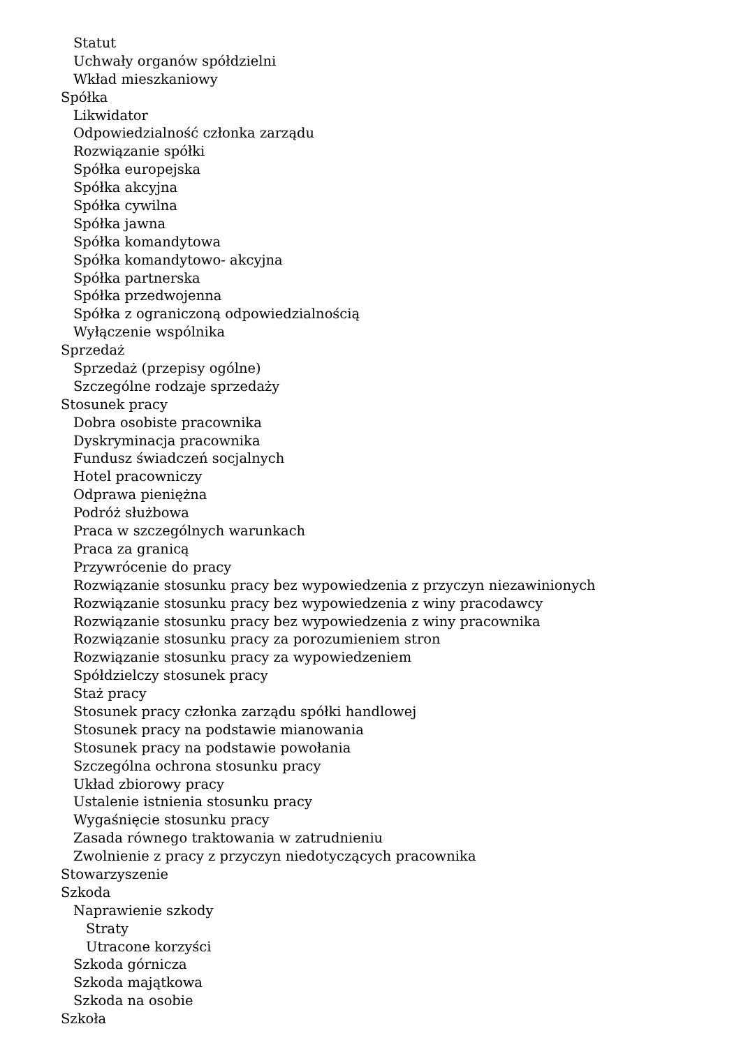Statut
Uchwały organów spółdzielni
Wkład mieszkaniowy
Spółka
Likwidator
Odpowiedzialność członka zarządu
Rozwiązanie spółki
Spółka europejska
Spółka akcyjna
Spółka cywilna
Spółka jawna
Spółka komandytowa
Spółka komandytowo- akcyjna
Spółka partnerska
Spółka przedwojenna
Spółka z ograniczoną odpowiedzialnością
Wyłączenie wspólnika
Sprzedaż
Sprzedaż (przepisy ogólne)
Szczególne rodzaje sprzedaży
Stosunek pracy
Dobra osobiste pracownika
Dyskryminacja pracownika
Fundusz świadczeń socjalnych
Hotel pracowniczy
Odprawa pieniężna
Podróż służbowa
Praca w szczególnych warunkach
Praca za granicą
Przywrócenie do pracy
Rozwiązanie stosunku pracy bez wypowiedzenia z przyczyn niezawinionych
Rozwiązanie stosunku pracy bez wypowiedzenia z winy pracodawcy
Rozwiązanie stosunku pracy bez wypowiedzenia z winy pracownika
Rozwiązanie stosunku pracy za porozumieniem stron
Rozwiązanie stosunku pracy za wypowiedzeniem
Spółdzielczy stosunek pracy
Staż pracy
Stosunek pracy członka zarządu spółki handlowej
Stosunek pracy na podstawie mianowania
Stosunek pracy na podstawie powołania
Szczególna ochrona stosunku pracy
Układ zbiorowy pracy
Ustalenie istnienia stosunku pracy
Wygaśnięcie stosunku pracy
Zasada równego traktowania w zatrudnieniu
Zwolnienie z pracy z przyczyn niedotyczących pracownika
Stowarzyszenie
Szkoda
Naprawienie szkody
Straty
Utracone korzyści
Szkoda górnicza
Szkoda majątkowa
Szkoda na osobie
Szkoła